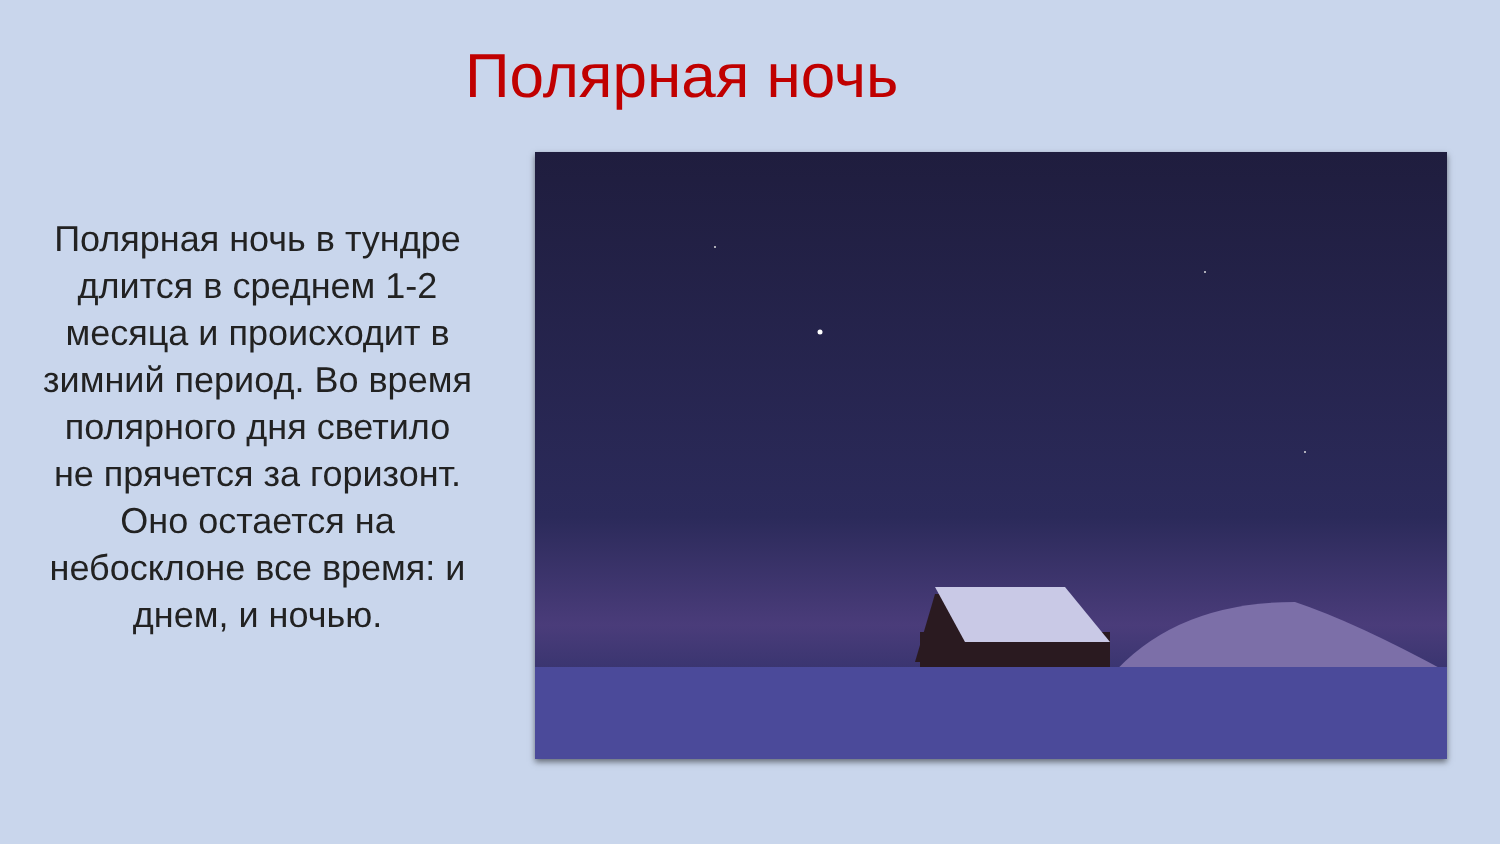Полярная ночь
Полярная ночь в тундре длится в среднем 1-2 месяца и происходит в зимний период. Во время полярного дня светило не прячется за горизонт. Оно остается на небосклоне все время: и днем, и ночью.